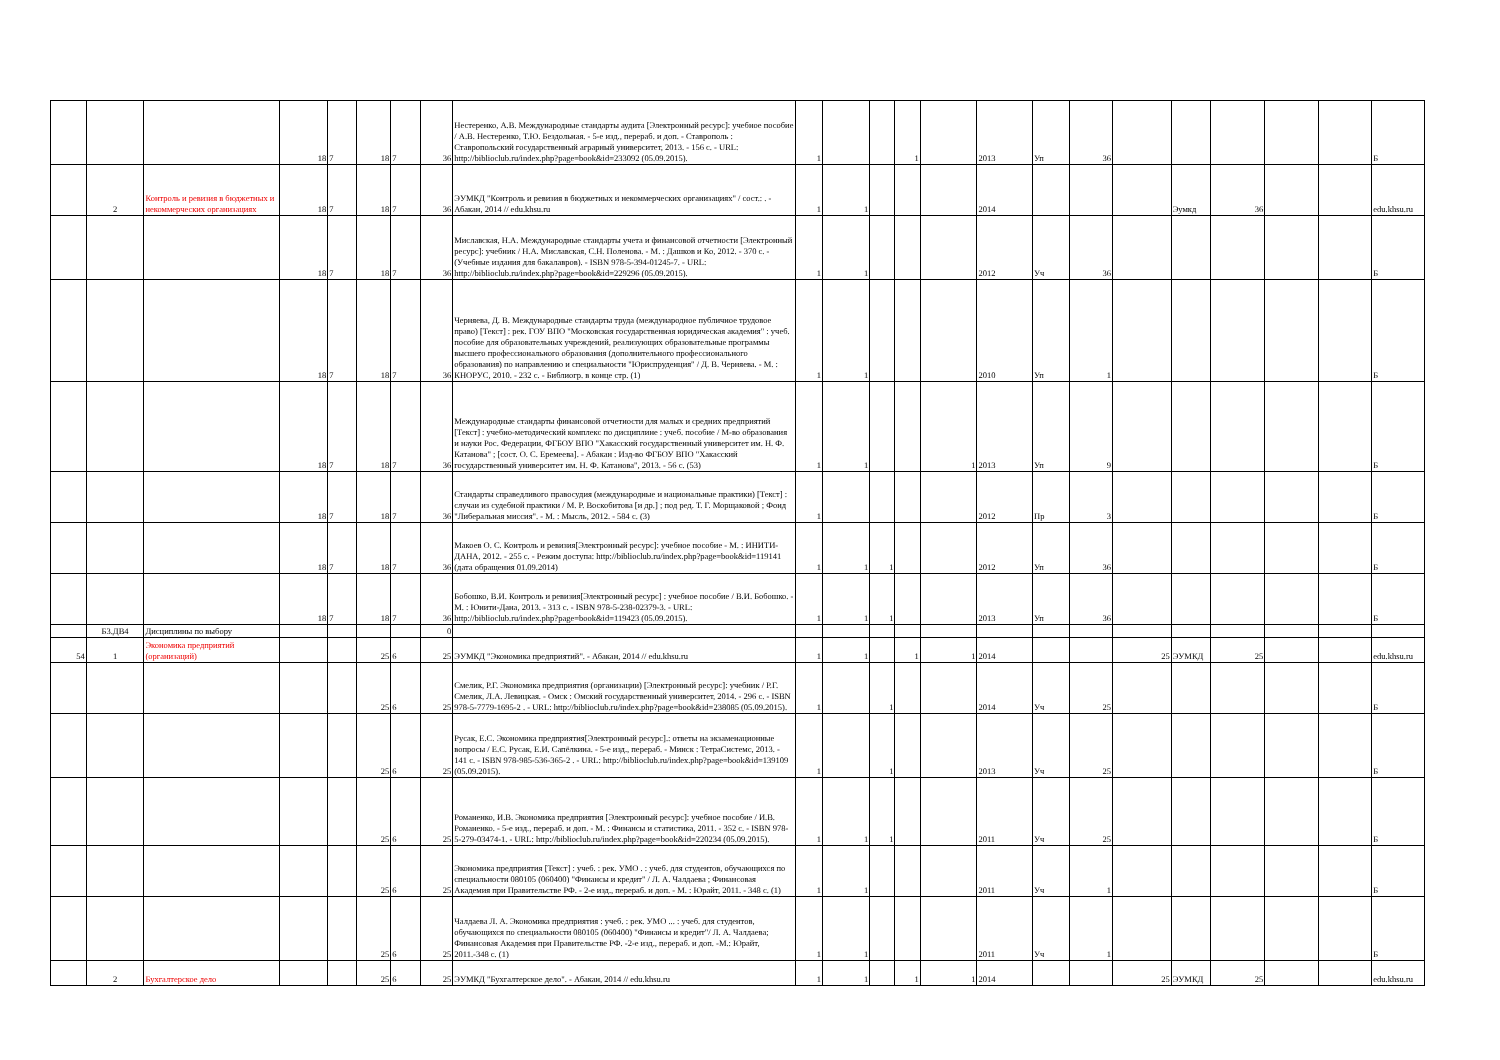| | | | 18 | 7 | 18 | 7 | 36 | Нестеренко, А.В. Международные стандарты аудита [Электронный ресурс]: учебное пособие / А.В. Нестеренко, Т.Ю. Бездольная. - 5-е изд., перераб. и доп. - Ставрополь : Ставропольский государственный аграрный университет, 2013. - 156 с. - URL: http://biblioclub.ru/index.php?page=book&id=233092 (05.09.2015). | 1 | | | 1 | | 2013 | Уп | 36 | | | | | | Б |
| | 2 | Контроль и ревизия в бюджетных и некоммерческих организациях | 18 | 7 | 18 | 7 | 36 | ЭУМКД "Контроль и ревизия в бюджетных и некоммерческих организациях" / сост.: . - Абакан, 2014 // edu.khsu.ru | 1 | 1 | | | | 2014 | | | | Эумкд | 36 | | | edu.khsu.ru |
| | | | 18 | 7 | 18 | 7 | 36 | Миславская, Н.А. Международные стандарты учета и финансовой отчетности [Электронный ресурс]: учебник / Н.А. Миславская, С.Н. Поленова. - М. : Дашков и Ко, 2012. - 370 с. - (Учебные издания для бакалавров). - ISBN 978-5-394-01245-7. - URL: http://biblioclub.ru/index.php?page=book&id=229296 (05.09.2015). | 1 | 1 | | | | 2012 | Уч | 36 | | | | | | Б |
| | | | 18 | 7 | 18 | 7 | 36 | Черняева, Д. В. Международные стандарты труда (международное публичное трудовое право) [Текст] : рек. ГОУ ВПО "Московская государственная юридическая академия" : учеб. пособие для образовательных учреждений, реализующих образовательные программы высшего профессионального образования (дополнительного профессионального образования) по направлению и специальности "Юриспруденция" / Д. В. Черняева. - М. : КНОРУС, 2010. - 232 с. - Библиогр. в конце стр. (1) | 1 | 1 | | | | 2010 | Уп | 1 | | | | | | Б |
| | | | 18 | 7 | 18 | 7 | 36 | Международные стандарты финансовой отчетности для малых и средних предприятий [Текст] : учебно-методический комплекс по дисциплине : учеб. пособие / М-во образования и науки Рос. Федерации, ФГБОУ ВПО "Хакасский государственный университет им. Н. Ф. Катанова" ; [сост. О. С. Еремеева]. - Абакан : Изд-во ФГБОУ ВПО "Хакасский государственный университет им. Н. Ф. Катанова", 2013. - 56 с. (53) | 1 | 1 | | | 1 | 2013 | Уп | 9 | | | | | | Б |
| | | | 18 | 7 | 18 | 7 | 36 | Стандарты справедливого правосудия (международные и национальные практики) [Текст] : случаи из судебной практики / М. Р. Воскобитова [и др.] ; под ред. Т. Г. Морщаковой ; Фонд "Либеральная миссия". - М. : Мысль, 2012. - 584 с. (3) | 1 | | | | | 2012 | Пр | 3 | | | | | | Б |
| | | | 18 | 7 | 18 | 7 | 36 | Макоев О. С. Контроль и ревизия[Электронный ресурс]: учебное пособие - М. : ИНИТИ-ДАНА, 2012. - 255 с. - Режим доступа: http://biblioclub.ru/index.php?page=book&id=119141 (дата обращения 01.09.2014) | 1 | 1 | 1 | | | 2012 | Уп | 36 | | | | | | Б |
| | | | 18 | 7 | 18 | 7 | 36 | Бобошко, В.И. Контроль и ревизия[Электронный ресурс] : учебное пособие / В.И. Бобошко. - М. : Юнити-Дана, 2013. - 313 с. - ISBN 978-5-238-02379-3. - URL: http://biblioclub.ru/index.php?page=book&id=119423 (05.09.2015). | 1 | 1 | 1 | | | 2013 | Уп | 36 | | | | | | Б |
| | Б3.ДВ4 | Дисциплины по выбору | | | | | 0 | | | | | | | | | | | | | | | |
| 54 | 1 | Экономика предприятий (организаций) | | | 25 | 6 | 25 | ЭУМКД "Экономика предприятий". - Абакан, 2014 // edu.khsu.ru | 1 | 1 | | 1 | 1 | 2014 | | | 25 | ЭУМКД | 25 | | | edu.khsu.ru |
| | | | | | 25 | 6 | 25 | Смелик, Р.Г. Экономика предприятия (организации) [Электронный ресурс]: учебник / Р.Г. Смелик, Л.А. Левицкая. - Омск : Омский государственный университет, 2014. - 296 с. - ISBN 978-5-7779-1695-2 . - URL: http://biblioclub.ru/index.php?page=book&id=238085 (05.09.2015). | 1 | | 1 | | | 2014 | Уч | 25 | | | | | | Б |
| | | | | | 25 | 6 | 25 | Русак, Е.С. Экономика предприятия[Электронный ресурс].: ответы на экзаменационные вопросы / Е.С. Русак, Е.И. Сапёлкина. - 5-е изд., перераб. - Минск : ТетраСистемс, 2013. - 141 с. - ISBN 978-985-536-365-2 . - URL: http://biblioclub.ru/index.php?page=book&id=139109 (05.09.2015). | 1 | | 1 | | | 2013 | Уч | 25 | | | | | | Б |
| | | | | | 25 | 6 | 25 | Романенко, И.В. Экономика предприятия [Электронный ресурс]: учебное пособие / И.В. Романенко. - 5-е изд., перераб. и доп. - М. : Финансы и статистика, 2011. - 352 с. - ISBN 978-5-279-03474-1. - URL: http://biblioclub.ru/index.php?page=book&id=220234 (05.09.2015). | 1 | 1 | 1 | | | 2011 | Уч | 25 | | | | | | Б |
| | | | | | 25 | 6 | 25 | Экономика предприятия [Текст] : учеб. : рек. УМО . : учеб. для студентов, обучающихся по специальности 080105 (060400) "Финансы и кредит" / Л. А. Чалдаева ; Финансовая Академия при Правительстве РФ. - 2-е изд., перераб. и доп. - М. : Юрайт, 2011. - 348 с. (1) | 1 | 1 | | | | 2011 | Уч | 1 | | | | | | Б |
| | | | | | 25 | 6 | 25 | Чалдаева Л. А. Экономика предприятия : учеб. : рек. УМО ... : учеб. для студентов, обучающихся по специальности 080105 (060400) "Финансы и кредит"/ Л. А. Чалдаева; Финансовая Академия при Правительстве РФ. -2-е изд., перераб. и доп. -М.: Юрайт, 2011.-348 с. (1) | 1 | 1 | | | | 2011 | Уч | 1 | | | | | | Б |
| | 2 | Бухгалтерское дело | | | 25 | 6 | 25 | ЭУМКД "Бухгалтерское дело". - Абакан, 2014 // edu.khsu.ru | 1 | 1 | | 1 | 1 | 2014 | | | 25 | ЭУМКД | 25 | | | edu.khsu.ru |